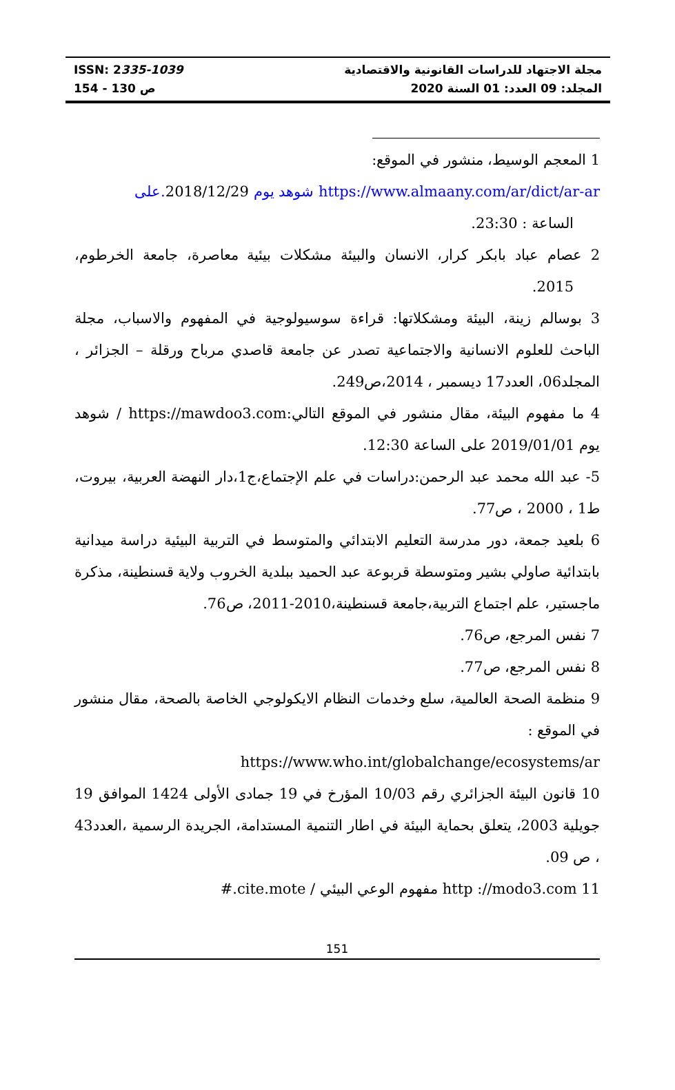ISSN: 2335-1039
ص 130 - 154
مجلة الاجتهاد للدراسات القانونية والاقتصادية
المجلد: 09 العدد: 01 السنة 2020
1 المعجم الوسيط، منشور في الموقع:
https://www.almaany.com/ar/dict/ar-ar شوهد يوم 2018/12/29.على
الساعة : 23:30.
2 عصام عباد بابكر كرار، الانسان والبيئة مشكلات بيئية معاصرة، جامعة الخرطوم، 2015.
3 بوسالم زينة، البيئة ومشكلاتها: قراءة سوسيولوجية في المفهوم والاسباب، مجلة الباحث للعلوم الانسانية والاجتماعية تصدر عن جامعة قاصدي مرباح ورقلة – الجزائر ، المجلد06، العدد17 ديسمبر ، 2014،ص249.
4 ما مفهوم البيئة، مقال منشور في الموقع التالي:https://mawdoo3.com / شوهد يوم 2019/01/01 على الساعة 12:30.
5- عبد الله محمد عبد الرحمن:دراسات في علم الإجتماع،ج1،دار النهضة العربية، بيروت، ط1 ، 2000 ، ص77.
6 بلعيد جمعة، دور مدرسة التعليم الابتدائي والمتوسط في التربية البيئية دراسة ميدانية بابتدائية صاولي بشير ومتوسطة قربوعة عبد الحميد ببلدية الخروب ولاية قسنطينة، مذكرة ماجستير، علم اجتماع التربية،جامعة قسنطينة،2010-2011، ص76.
7 نفس المرجع، ص76.
8 نفس المرجع، ص77.
9 منظمة الصحة العالمية، سلع وخدمات النظام الايكولوجي الخاصة بالصحة، مقال منشور في الموقع :
https://www.who.int/globalchange/ecosystems/ar
10 قانون البيئة الجزائري رقم 10/03 المؤرخ في 19 جمادى الأولى 1424 الموافق 19 جويلية 2003، يتعلق بحماية البيئة في اطار التنمية المستدامة، الجريدة الرسمية ،العدد43 ، ص 09.
11 http ://modo3.com مفهوم الوعي البيئي / cite.mote.#
151